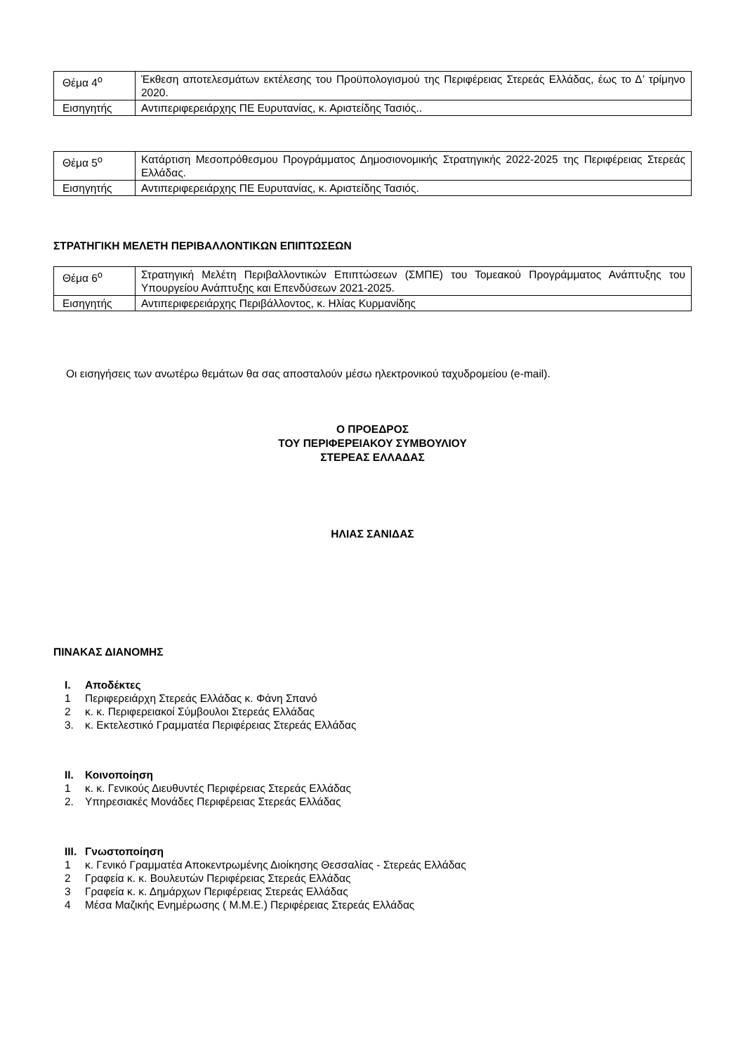| Θέμα 4<sup>ο</sup> | Έκθεση αποτελεσμάτων εκτέλεσης του Προϋπολογισμού της Περιφέρειας Στερεάς Ελλάδας, έως το Δ’ τρίμηνο 2020. |
| Εισηγητής | Αντιπεριφερειάρχης ΠΕ Ευρυτανίας, κ. Αριστείδης Τασιός.. |
| Θέμα 5<sup>ο</sup> | Κατάρτιση Μεσοπρόθεσμου Προγράμματος Δημοσιονομικής Στρατηγικής 2022-2025 της Περιφέρειας Στερεάς Ελλάδας. |
| Εισηγητής | Αντιπεριφερειάρχης ΠΕ Ευρυτανίας, κ. Αριστείδης Τασιός. |
ΣΤΡΑΤΗΓΙΚΗ ΜΕΛΕΤΗ ΠΕΡΙΒΑΛΛΟΝΤΙΚΩΝ ΕΠΙΠΤΩΣΕΩΝ
| Θέμα 6<sup>ο</sup> | Στρατηγική Μελέτη Περιβαλλοντικών Επιπτώσεων (ΣΜΠΕ) του Τομεακού Προγράμματος Ανάπτυξης του Υπουργείου Ανάπτυξης και Επενδύσεων 2021-2025. |
| Εισηγητής | Αντιπεριφερειάρχης Περιβάλλοντος, κ. Ηλίας Κυρμανίδης |
Οι εισηγήσεις των ανωτέρω θεμάτων θα σας αποσταλούν μέσω ηλεκτρονικού ταχυδρομείου (e-mail).
Ο ΠΡΟΕΔΡΟΣ
ΤΟΥ ΠΕΡΙΦΕΡΕΙΑΚΟΥ ΣΥΜΒΟΥΛΙΟΥ
ΣΤΕΡΕΑΣ ΕΛΛΑΔΑΣ
ΗΛΙΑΣ ΣΑΝΙΔΑΣ
ΠΙΝΑΚΑΣ ΔΙΑΝΟΜΗΣ
I. Αποδέκτες
1 Περιφερειάρχη Στερεάς Ελλάδας κ. Φάνη Σπανό
2 κ. κ. Περιφερειακοί Σύμβουλοι Στερεάς Ελλάδας
3. κ. Εκτελεστικό Γραμματέα Περιφέρειας Στερεάς Ελλάδας
II. Κοινοποίηση
1 κ. κ. Γενικούς Διευθυντές Περιφέρειας Στερεάς Ελλάδας
2. Υπηρεσιακές Μονάδες Περιφέρειας Στερεάς Ελλάδας
III. Γνωστοποίηση
1 κ. Γενικό Γραμματέα Αποκεντρωμένης Διοίκησης Θεσσαλίας - Στερεάς Ελλάδας
2 Γραφεία κ. κ. Βουλευτών Περιφέρειας Στερεάς Ελλάδας
3 Γραφεία κ. κ. Δημάρχων Περιφέρειας Στερεάς Ελλάδας
4 Μέσα Μαζικής Ενημέρωσης ( Μ.Μ.Ε.) Περιφέρειας Στερεάς Ελλάδας